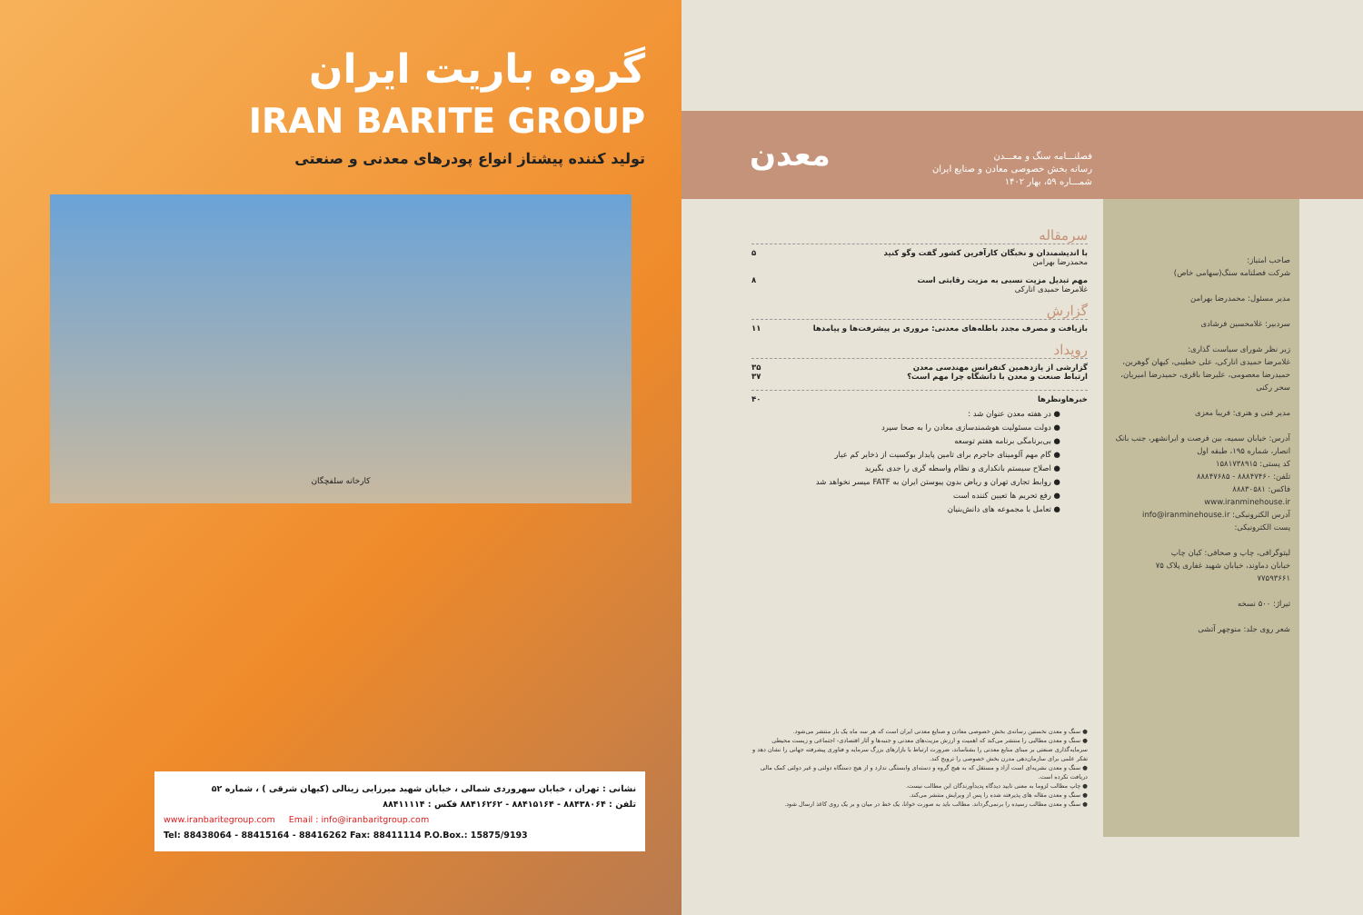گروه باریت ایران
IRAN BARITE GROUP
تولید کننده پیشتاز انواع پودرهای معدنی و صنعتی
کارخانه سلفچگان
نشانی : تهران ، خیابان سهروردی شمالی ، خیابان شهید میرزایی زینالی (کیهان شرقی ) ، شماره ۵۲
تلفن : ۸۸۴۳۸۰۶۴ - ۸۸۴۱۵۱۶۴ - ۸۸۴۱۶۲۶۲ فکس : ۸۸۴۱۱۱۱۴
www.iranbaritegroup.com Email : info@iranbaritgroup.com
Tel: 88438064 - 88415164 - 88416262 Fax: 88411114 P.O.Box.: 15875/9193
فصلنـــامه سنگ و معـــدن
رسانه بخش خصوصی معادن و صنایع ایران
شمـــاره ۵۹، بهار ۱۴۰۲
معدن
صاحب امتیاز:
شرکت فصلنامه سنگ(سهامی خاص)
مدیر مسئول: محمدرضا بهرامن
سردبیر: غلامحسین فرشادی
زیر نظر شورای سیاست گذاری:
غلامرضا حمیدی انارکی، علی خطیبی، کیهان گوهرین، حمیدرضا معصومی، علیرضا باقری، حمیدرضا امیریان، سحر رکنی
مدیر فنی و هنری: فریبا معزی
آدرس: خیابان سمیه، بین فرصت و ایرانشهر، جنب بانک انصار، شماره ۱۹۵، طبقه اول
کد پستی: ۱۵۸۱۷۳۸۹۱۵
تلفن: ۸۸۸۴۷۴۶۰ - ۸۸۸۴۷۶۸۵
فاکس: ۸۸۸۳۰۵۸۱
www.iranminehouse.ir
آدرس الکترونیکی: info@iranminehouse.ir
پست الکترونیکی:
لیتوگرافی، چاپ و صحافی: کیان چاپ
خیابان دماوند، خیابان شهید غفاری پلاک ۷۵
۷۷۵۹۳۶۶۱
تیراژ: ۵۰۰ نسخه
شعر روی جلد: منوچهر آتشی
سرمقاله
با اندیشمندان و نخبگان کارآفرین کشور گفت وگو کنید ۵
محمدرضا بهرامن
مهم تبدیل مزیت نسبی به مزیت رقابتی است ۸
غلامرضا حمیدی انارکی
گزارش
بازیافت و مصرف مجدد باطله‌های معدنی: مروری بر پیشرفت‌ها و پیامدها ۱۱
رویداد
گزارشی از یازدهمین کنفرانس مهندسی معدن ۳۵
ارتباط صنعت و معدن با دانشگاه چرا مهم است؟ ۳۷
خبرهاونظرها ۴۰
● در هفته معدن عنوان شد :
● دولت مسئولیت هوشمندسازی معادن را به صحا سپرد
● بی‌برنامگی برنامه هفتم توسعه
● گام مهم آلومینای جاجرم برای تامین پایدار بوکسیت از ذخایر کم عیار
● اصلاح سیستم بانکداری و نظام واسطه گری را جدی بگیرید
● روابط تجاری تهران و ریاض بدون پیوستن ایران به FATF میسر نخواهد شد
● رفع تحریم ها تعیین کننده است
● تعامل با مجموعه های دانش‌بنیان
● سنگ و معدن نخستین رسانه‌ی بخش خصوصی معادن و صنایع معدنی ایران است که هر سه ماه یک بار منتشر می‌شود.
● سنگ و معدن مطالبی را منتشر می‌کند که اهمیت و ارزش مزیت‌های معدنی و جنبه‌ها و آثار اقتصادی- اجتماعی و زیست محیطی سرمایه‌گذاری صنعتی بر مبنای منابع معدنی را بشناساند، ضرورت ارتباط با بازارهای بزرگ سرمایه و فناوری پیشرفته جهانی را نشان دهد و تفکر علمی برای سازمان‌دهی مدرن بخش خصوصی را ترویج کند.
● سنگ و معدن نشریه‌ای است آزاد و مستقل که به هیچ گروه و دسته‌ای وابستگی ندارد و از هیچ دستگاه دولتی و غیر دولتی کمک مالی دریافت نکرده است.
● چاپ مطالب لزوما به معنی تایید دیدگاه پدیدآورندگان این مطالب نیست.
● سنگ و معدن مقاله های پذیرفته شده را پس از ویرایش منتشر می‌کند.
● سنگ و معدن مطالب رسیده را برنمی‌گرداند. مطالب باید به صورت خوانا، یک خط در میان و بر یک روی کاغذ ارسال شود.